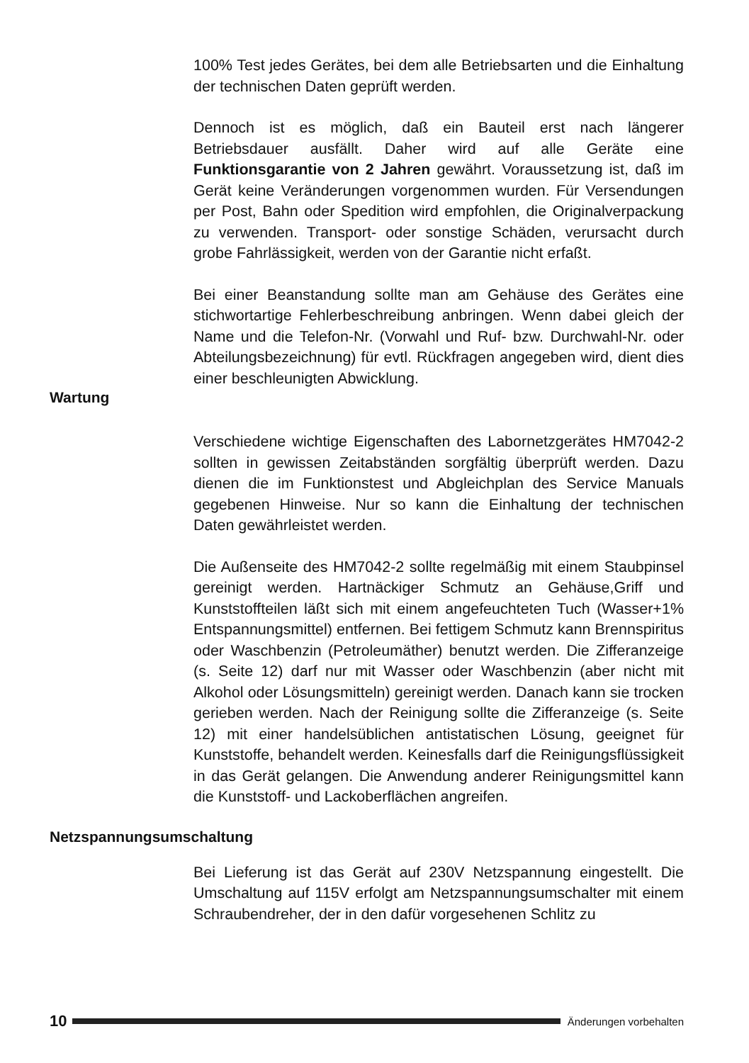100% Test jedes Gerätes, bei dem alle Betriebsarten und die Einhaltung der technischen Daten geprüft werden.
Dennoch ist es möglich, daß ein Bauteil erst nach längerer Betriebsdauer ausfällt. Daher wird auf alle Geräte eine Funktionsgarantie von 2 Jahren gewährt. Voraussetzung ist, daß im Gerät keine Veränderungen vorgenommen wurden. Für Versendungen per Post, Bahn oder Spedition wird empfohlen, die Originalverpackung zu verwenden. Transport- oder sonstige Schäden, verursacht durch grobe Fahrlässigkeit, werden von der Garantie nicht erfaßt.
Bei einer Beanstandung sollte man am Gehäuse des Gerätes eine stichwortartige Fehlerbeschreibung anbringen. Wenn dabei gleich der Name und die Telefon-Nr. (Vorwahl und Ruf- bzw. Durchwahl-Nr. oder Abteilungsbezeichnung) für evtl. Rückfragen angegeben wird, dient dies einer beschleunigten Abwicklung.
Wartung
Verschiedene wichtige Eigenschaften des Labornetzgerätes HM7042-2 sollten in gewissen Zeitabständen sorgfältig überprüft werden. Dazu dienen die im Funktionstest und Abgleichplan des Service Manuals gegebenen Hinweise. Nur so kann die Einhaltung der technischen Daten gewährleistet werden.
Die Außenseite des HM7042-2 sollte regelmäßig mit einem Staubpinsel gereinigt werden. Hartnäckiger Schmutz an Gehäuse,Griff und Kunststoffteilen läßt sich mit einem angefeuchteten Tuch (Wasser+1% Entspannungsmittel) entfernen. Bei fettigem Schmutz kann Brennspiritus oder Waschbenzin (Petroleumäther) benutzt werden. Die Zifferanzeige (s. Seite 12) darf nur mit Wasser oder Waschbenzin (aber nicht mit Alkohol oder Lösungsmitteln) gereinigt werden. Danach kann sie trocken gerieben werden. Nach der Reinigung sollte die Zifferanzeige (s. Seite 12) mit einer handelsüblichen antistatischen Lösung, geeignet für Kunststoffe, behandelt werden. Keinesfalls darf die Reinigungsflüssigkeit in das Gerät gelangen. Die Anwendung anderer Reinigungsmittel kann die Kunststoff- und Lackoberflächen angreifen.
Netzspannungsumschaltung
Bei Lieferung ist das Gerät auf 230V Netzspannung eingestellt. Die Umschaltung auf 115V erfolgt am Netzspannungsumschalter mit einem Schraubendreher, der in den dafür vorgesehenen Schlitz zu
10
Änderungen vorbehalten